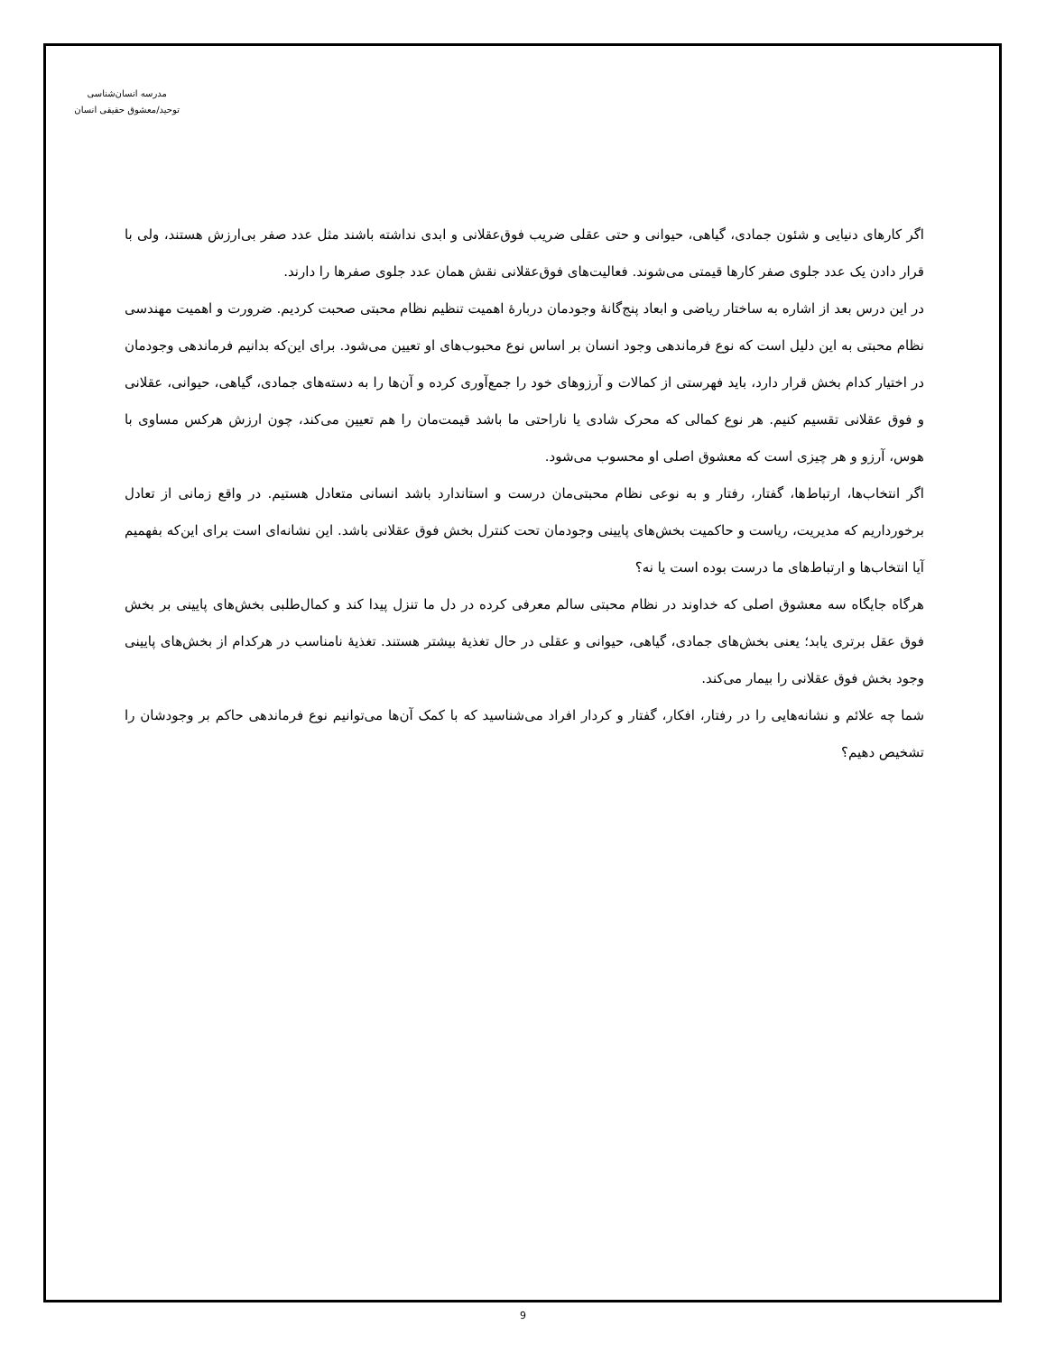مدرسه انسان‌شناسی
توحید/معشوق حقیقی انسان
اگر کارهای دنیایی و شئون جمادی، گیاهی، حیوانی و حتی عقلی ضریب فوق‌عقلانی و ابدی نداشته باشند مثل عدد صفر بی‌ارزش هستند، ولی با قرار دادن یک عدد جلوی صفر کارها قیمتی می‌شوند. فعالیت‌های فوق‌عقلانی نقش همان عدد جلوی صفرها را دارند.
در این درس بعد از اشاره به ساختار ریاضی و ابعاد پنج‌گانۀ وجودمان دربارۀ اهمیت تنظیم نظام محبتی صحبت کردیم. ضرورت و اهمیت مهندسی نظام محبتی به این دلیل است که نوع فرماندهی وجود انسان بر اساس نوع محبوب‌های او تعیین می‌شود. برای این‌که بدانیم فرماندهی وجودمان در اختیار کدام بخش قرار دارد، باید فهرستی از کمالات و آرزوهای خود را جمع‌آوری کرده و آن‌ها را به دسته‌های جمادی، گیاهی، حیوانی، عقلانی و فوق عقلانی تقسیم کنیم. هر نوع کمالی که محرک شادی یا ناراحتی ما باشد قیمت‌مان را هم تعیین می‌کند، چون ارزش هرکس مساوی با هوس، آرزو و هر چیزی است که معشوق اصلی او محسوب می‌شود.
اگر انتخاب‌ها، ارتباط‌ها، گفتار، رفتار و به نوعی نظام محبتی‌مان درست و استاندارد باشد انسانی متعادل هستیم. در واقع زمانی از تعادل برخورداریم که مدیریت، ریاست و حاکمیت بخش‌های پایینی وجودمان تحت کنترل بخش فوق عقلانی باشد. این نشانه‌ای است برای این‌که بفهمیم آیا انتخاب‌ها و ارتباط‌های ما درست بوده است یا نه؟
هرگاه جایگاه سه معشوق اصلی که خداوند در نظام محبتی سالم معرفی کرده در دل ما تنزل پیدا کند و کمال‌طلبی بخش‌های پایینی بر بخش فوق عقل برتری یابد؛ یعنی بخش‌های جمادی، گیاهی، حیوانی و عقلی در حال تغذیۀ بیشتر هستند. تغذیۀ نامناسب در هرکدام از بخش‌های پایینی وجود بخش فوق عقلانی را بیمار می‌کند.
شما چه علائم و نشانه‌هایی را در رفتار، افکار، گفتار و کردار افراد می‌شناسید که با کمک آن‌ها می‌توانیم نوع فرماندهی حاکم بر وجودشان را تشخیص دهیم؟
9